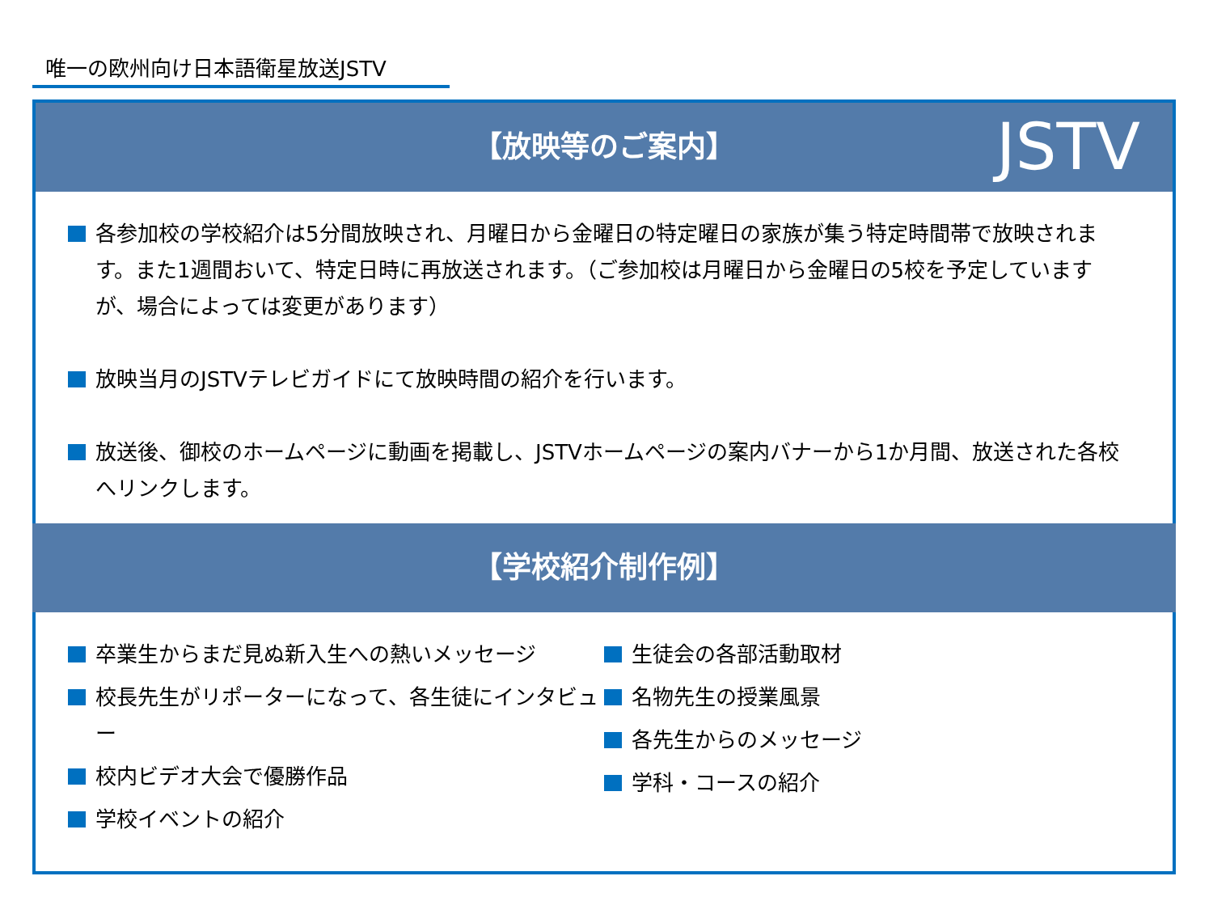唯一の欧州向け日本語衛星放送JSTV
【放映等のご案内】 JSTV
各参加校の学校紹介は5分間放映され、月曜日から金曜日の特定曜日の家族が集う特定時間帯で放映されます。また1週間おいて、特定日時に再放送されます。（ご参加校は月曜日から金曜日の5校を予定していますが、場合によっては変更があります）
放映当月のJSTVテレビガイドにて放映時間の紹介を行います。
放送後、御校のホームページに動画を掲載し、JSTVホームページの案内バナーから1か月間、放送された各校へリンクします。
【学校紹介制作例】
卒業生からまだ見ぬ新入生への熱いメッセージ
校長先生がリポーターになって、各生徒にインタビュー
校内ビデオ大会で優勝作品
学校イベントの紹介
生徒会の各部活動取材
名物先生の授業風景
各先生からのメッセージ
学科・コースの紹介